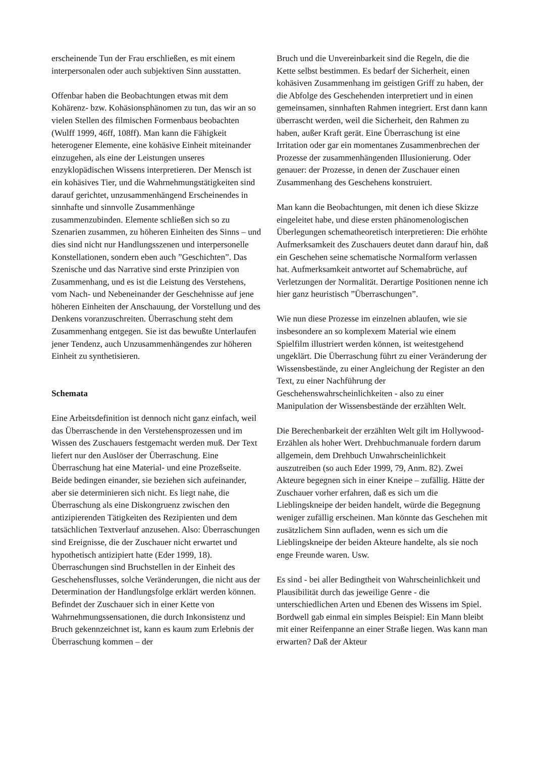erscheinende Tun der Frau erschließen, es mit einem interpersonalen oder auch subjektiven Sinn ausstatten.
Offenbar haben die Beobachtungen etwas mit dem Kohärenz- bzw. Kohäsionsphänomen zu tun, das wir an so vielen Stellen des filmischen Formenbaus beobachten (Wulff 1999, 46ff, 108ff). Man kann die Fähigkeit heterogener Elemente, eine kohäsive Einheit miteinander einzugehen, als eine der Leistungen unseres enzyklopädischen Wissens interpretieren. Der Mensch ist ein kohäsives Tier, und die Wahrnehmungstätigkeiten sind darauf gerichtet, unzusammenhängend Erscheinendes in sinnhafte und sinnvolle Zusammenhänge zusammenzubinden. Elemente schließen sich so zu Szenarien zusammen, zu höheren Einheiten des Sinns – und dies sind nicht nur Handlungsszenen und interpersonelle Konstellationen, sondern eben auch ”Geschichten”. Das Szenische und das Narrative sind erste Prinzipien von Zusammenhang, und es ist die Leistung des Verstehens, vom Nach- und Nebeneinander der Geschehnisse auf jene höheren Einheiten der Anschauung, der Vorstellung und des Denkens voranzuschreiten. Überraschung steht dem Zusammenhang entgegen. Sie ist das bewußte Unterlaufen jener Tendenz, auch Unzusammenhängendes zur höheren Einheit zu synthetisieren.
Schemata
Eine Arbeitsdefinition ist dennoch nicht ganz einfach, weil das Überraschende in den Verstehensprozessen und im Wissen des Zuschauers festgemacht werden muß. Der Text liefert nur den Auslöser der Überraschung. Eine Überraschung hat eine Material- und eine Prozeßseite. Beide bedingen einander, sie beziehen sich aufeinander, aber sie determinieren sich nicht. Es liegt nahe, die Überraschung als eine Diskongruenz zwischen den antizipierenden Tätigkeiten des Rezipienten und dem tatsächlichen Textverlauf anzusehen. Also: Überraschungen sind Ereignisse, die der Zuschauer nicht erwartet und hypothetisch antizipiert hatte (Eder 1999, 18). Überraschungen sind Bruchstellen in der Einheit des Geschehensflusses, solche Veränderungen, die nicht aus der Determination der Handlungsfolge erklärt werden können. Befindet der Zuschauer sich in einer Kette von Wahrnehmungssensationen, die durch Inkonsistenz und Bruch gekennzeichnet ist, kann es kaum zum Erlebnis der Überraschung kommen – der
Bruch und die Unvereinbarkeit sind die Regeln, die die Kette selbst bestimmen. Es bedarf der Sicherheit, einen kohäsiven Zusammenhang im geistigen Griff zu haben, der die Abfolge des Geschehenden interpretiert und in einen gemeinsamen, sinnhaften Rahmen integriert. Erst dann kann überrascht werden, weil die Sicherheit, den Rahmen zu haben, außer Kraft gerät. Eine Überraschung ist eine Irritation oder gar ein momentanes Zusammenbrechen der Prozesse der zusammenhängenden Illusionierung. Oder genauer: der Prozesse, in denen der Zuschauer einen Zusammenhang des Geschehens konstruiert.
Man kann die Beobachtungen, mit denen ich diese Skizze eingeleitet habe, und diese ersten phänomenologischen Überlegungen schematheoretisch interpretieren: Die erhöhte Aufmerksamkeit des Zuschauers deutet dann darauf hin, daß ein Geschehen seine schematische Normalform verlassen hat. Aufmerksamkeit antwortet auf Schemabrüche, auf Verletzungen der Normalität. Derartige Positionen nenne ich hier ganz heuristisch ”Überraschungen”.
Wie nun diese Prozesse im einzelnen ablaufen, wie sie insbesondere an so komplexem Material wie einem Spielfilm illustriert werden können, ist weitestgehend ungeklärt. Die Überraschung führt zu einer Veränderung der Wissensbestände, zu einer Angleichung der Register an den Text, zu einer Nachführung der Geschehenswahrscheinlichkeiten - also zu einer Manipulation der Wissensbestände der erzählten Welt.
Die Berechenbarkeit der erzählten Welt gilt im Hollywood-Erzählen als hoher Wert. Drehbuchmanuale fordern darum allgemein, dem Drehbuch Unwahrscheinlichkeit auszutreiben (so auch Eder 1999, 79, Anm. 82). Zwei Akteure begegnen sich in einer Kneipe – zufällig. Hätte der Zuschauer vorher erfahren, daß es sich um die Lieblingskneipe der beiden handelt, würde die Begegnung weniger zufällig erscheinen. Man könnte das Geschehen mit zusätzlichem Sinn aufladen, wenn es sich um die Lieblingskneipe der beiden Akteure handelte, als sie noch enge Freunde waren. Usw.
Es sind - bei aller Bedingtheit von Wahrscheinlichkeit und Plausibilität durch das jeweilige Genre - die unterschiedlichen Arten und Ebenen des Wissens im Spiel. Bordwell gab einmal ein simples Beispiel: Ein Mann bleibt mit einer Reifenpanne an einer Straße liegen. Was kann man erwarten? Daß der Akteur